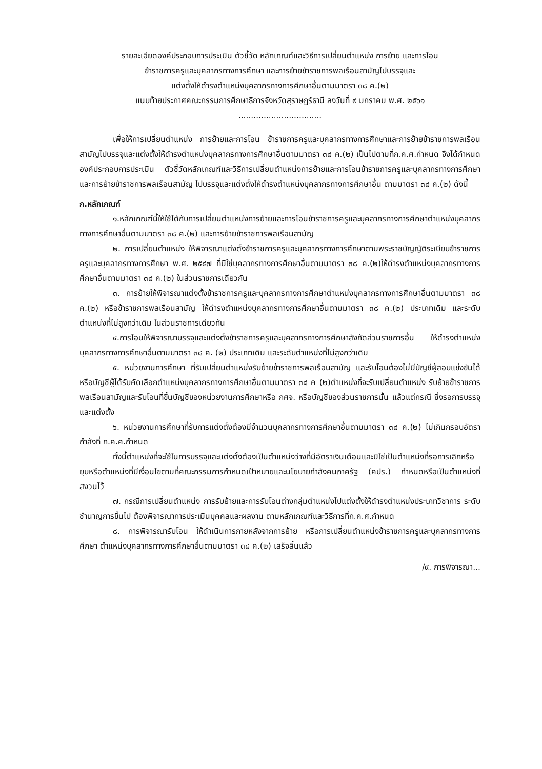รายละเอียดองค์ประกอบการประเมิน ตัวชี้วัด หลักเกณฑ์และวิธีการเปลี่ยนตำแหน่ง การย้าย และการโอน
ข้าราชการครูและบุคลากรทางการศึกษา และการย้ายข้าราชการพลเรือนสามัญไปบรรจุและ
แต่งตั้งให้ดำรงตำแหน่งบุคลากรทางการศึกษาอื่นตามมาตรา ๓๘ ค.(๒)
แนบท้ายประกาศคณะกรรมการศึกษาธิการจังหวัดสุราษฎร์ธานี ลงวันที่ ๙ มกราคม พ.ศ. ๒๕๖๑
.................................
เพื่อให้การเปลี่ยนตำแหน่ง การย้ายและการโอน ข้าราชการครูและบุคลากรทางการศึกษาและการย้ายข้าราชการพลเรือนสามัญไปบรรจุและแต่งตั้งให้ดำรงตำแหน่งบุคลากรทางการศึกษาอื่นตามมาตรา ๓๘ ค.(๒) เป็นไปตามที่ก.ค.ศ.กำหนด จึงได้กำหนดองค์ประกอบการประเมิน ตัวชี้วัดหลักเกณฑ์และวิธีการเปลี่ยนตำแหน่งการย้ายและการโอนข้าราชการครูและบุคลากรทางการศึกษาและการย้ายข้าราชการพลเรือนสามัญ ไปบรรจุและแต่งตั้งให้ดำรงตำแหน่งบุคลากรทางการศึกษาอื่น ตามมาตรา ๓๘ ค.(๒) ดังนี้
ก.หลักเกณฑ์
๑.หลักเกณฑ์นี้ให้ใช้ได้กับการเปลี่ยนตำแหน่งการย้ายและการโอนข้าราชการครูและบุคลากรทางการศึกษาตำแหน่งบุคลากรทางการศึกษาอื่นตามมาตรา ๓๘ ค.(๒) และการย้ายข้าราชการพลเรือนสามัญ
๒. การเปลี่ยนตำแหน่ง ให้พิจารณาแต่งตั้งข้าราชการครูและบุคลากรทางการศึกษาตามพระราชบัญญัติระเบียบข้าราชการครูและบุคลากรทางการศึกษา พ.ศ. ๒๕๔๗ ที่มิใช่บุคลากรทางการศึกษาอื่นตามมาตรา ๓๘ ค.(๒)ให้ดำรงตำแหน่งบุคลากรทางการศึกษาอื่นตามมาตรา ๓๘ ค.(๒) ในส่วนราชการเดียวกัน
๓. การย้ายให้พิจารณาแต่งตั้งข้าราชการครูและบุคลากรทางการศึกษาตำแหน่งบุคลากรทางการศึกษาอื่นตามมาตรา ๓๘ ค.(๒) หรือข้าราชการพลเรือนสามัญ ให้ดำรงตำแหน่งบุคลากรทางการศึกษาอื่นตามมาตรา ๓๘ ค.(๒) ประเภทเดิม และระดับตำแหน่งที่ไม่สูงกว่าเดิม ในส่วนราชการเดียวกัน
๔.การโอนให้พิจารณาบรรจุและแต่งตั้งข้าราชการครูและบุคลากรทางการศึกษาสังกัดส่วนราชการอื่น ให้ดำรงตำแหน่งบุคลากรทางการศึกษาอื่นตามมาตรา ๓๘ ค. (๒) ประเภทเดิม และระดับตำแหน่งที่ไม่สูงกว่าเดิม
๕. หน่วยงานการศึกษา ที่รับเปลี่ยนตำแหน่งรับย้ายข้าราชการพลเรือนสามัญ และรับโอนต้องไม่มีบัญชีผู้สอบแข่งขันได้หรือบัญชีผู้ได้รับคัดเลือกตำแหน่งบุคลากรทางการศึกษาอื่นตามมาตรา ๓๘ ค (๒)ตำแหน่งที่จะรับเปลี่ยนตำแหน่ง รับย้ายข้าราชการพลเรือนสามัญและรับโอนที่ขึ้นบัญชีของหน่วยงานการศึกษาหรือ กศจ. หรือบัญชีของส่วนราชการนั้น แล้วแต่กรณี ซึ่งรอการบรรจุและแต่งตั้ง
๖. หน่วยงานการศึกษาที่รับการแต่งตั้งต้องมีจำนวนบุคลากรทางการศึกษาอื่นตามมาตรา ๓๘ ค.(๒) ไม่เกินกรอบอัตรากำลังที่ ก.ค.ศ.กำหนด
ทั้งนี้ตำแหน่งที่จะใช้ในการบรรจุและแต่งตั้งต้องเป็นตำแหน่งว่างที่มีอัตราเงินเดือนและมิใช่เป็นตำแหน่งที่รอการเลิกหรือยุบหรือตำแหน่งที่มีเงื่อนไขตามที่คณะกรรมการกำหนดเป้าหมายและนโยบายกำลังคนภาครัฐ (คปร.) กำหนดหรือเป็นตำแหน่งที่สงวนไว้
๗. กรณีการเปลี่ยนตำแหน่ง การรับย้ายและการรับโอนต่างกลุ่มตำแหน่งไปแต่งตั้งให้ดำรงตำแหน่งประเภทวิชาการ ระดับชำนาญการขึ้นไป ต้องพิจารณาการประเมินบุคคลและผลงาน ตามหลักเกณฑ์และวิธีการที่ก.ค.ศ.กำหนด
๘. การพิจารณารับโอน ให้ดำเนินการภายหลังจากการย้าย หรือการเปลี่ยนตำแหน่งข้าราชการครูและบุคลากรทางการศึกษา ตำแหน่งบุคลากรทางการศึกษาอื่นตามมาตรา ๓๘ ค.(๒) เสร็จสิ้นแล้ว
/๙. การพิจารณา...